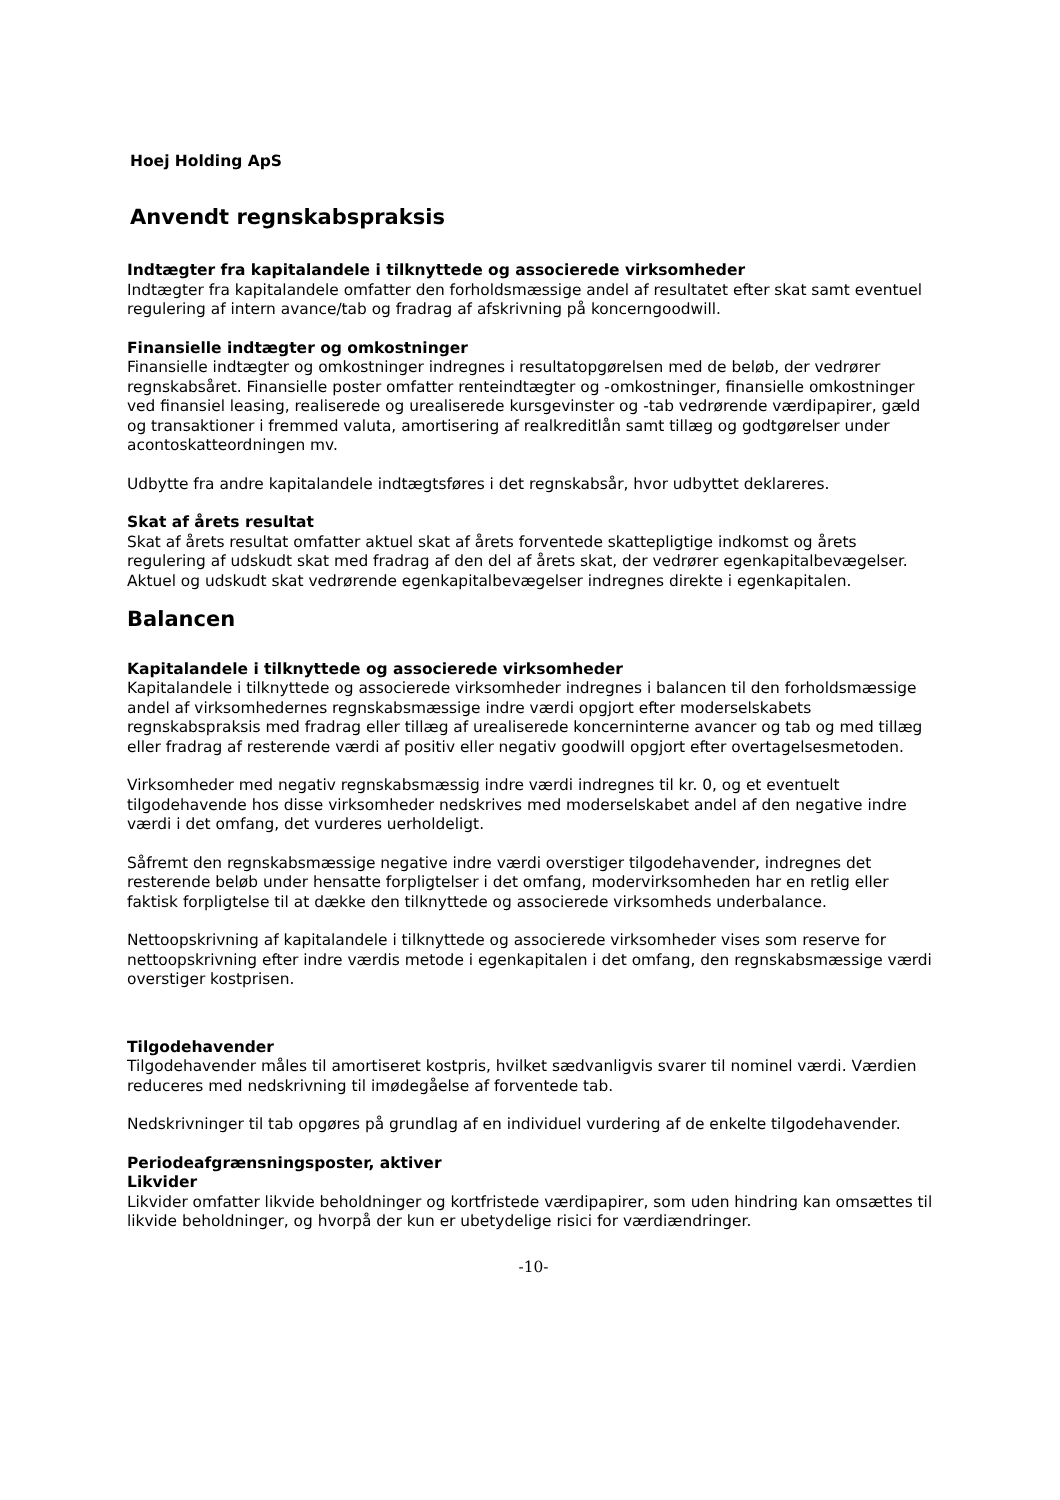Hoej Holding ApS
Anvendt regnskabspraksis
Indtægter fra kapitalandele i tilknyttede og associerede virksomheder
Indtægter fra kapitalandele omfatter den forholdsmæssige andel af resultatet efter skat samt eventuel regulering af intern avance/tab og fradrag af afskrivning på koncerngoodwill.
Finansielle indtægter og omkostninger
Finansielle indtægter og omkostninger indregnes i resultatopgørelsen med de beløb, der vedrører regnskabsåret. Finansielle poster omfatter renteindtægter og -omkostninger, finansielle omkostninger ved finansiel leasing, realiserede og urealiserede kursgevinster og -tab vedrørende værdipapirer, gæld og transaktioner i fremmed valuta, amortisering af realkreditlån samt tillæg og godtgørelser under acontoskatteordningen mv.
Udbytte fra andre kapitalandele indtægtsføres i det regnskabsår, hvor udbyttet deklareres.
Skat af årets resultat
Skat af årets resultat omfatter aktuel skat af årets forventede skattepligtige indkomst og årets regulering af udskudt skat med fradrag af den del af årets skat, der vedrører egenkapitalbevægelser. Aktuel og udskudt skat vedrørende egenkapitalbevægelser indregnes direkte i egenkapitalen.
Balancen
Kapitalandele i tilknyttede og associerede virksomheder
Kapitalandele i tilknyttede og associerede virksomheder indregnes i balancen til den forholdsmæssige andel af virksomhedernes regnskabsmæssige indre værdi opgjort efter moderselskabets regnskabspraksis med fradrag eller tillæg af urealiserede koncerninterne avancer og tab og med tillæg eller fradrag af resterende værdi af positiv eller negativ goodwill opgjort efter overtagelsesmetoden.
Virksomheder med negativ regnskabsmæssig indre værdi indregnes til kr. 0, og et eventuelt tilgodehavende hos disse virksomheder nedskrives med moderselskabet andel af den negative indre værdi i det omfang, det vurderes uerholdeligt.
Såfremt den regnskabsmæssige negative indre værdi overstiger tilgodehavender, indregnes det resterende beløb under hensatte forpligtelser i det omfang, modervirksomheden har en retlig eller faktisk forpligtelse til at dække den tilknyttede og associerede virksomheds underbalance.
Nettoopskrivning af kapitalandele i tilknyttede og associerede virksomheder vises som reserve for nettoopskrivning efter indre værdis metode i egenkapitalen i det omfang, den regnskabsmæssige værdi overstiger kostprisen.
Tilgodehavender
Tilgodehavender måles til amortiseret kostpris, hvilket sædvanligvis svarer til nominel værdi. Værdien reduceres med nedskrivning til imødegåelse af forventede tab.
Nedskrivninger til tab opgøres på grundlag af en individuel vurdering af de enkelte tilgodehavender.
Periodeafgrænsningsposter, aktiver
Likvider
Likvider omfatter likvide beholdninger og kortfristede værdipapirer, som uden hindring kan omsættes til likvide beholdninger, og hvorpå der kun er ubetydelige risici for værdiændringer.
-10-